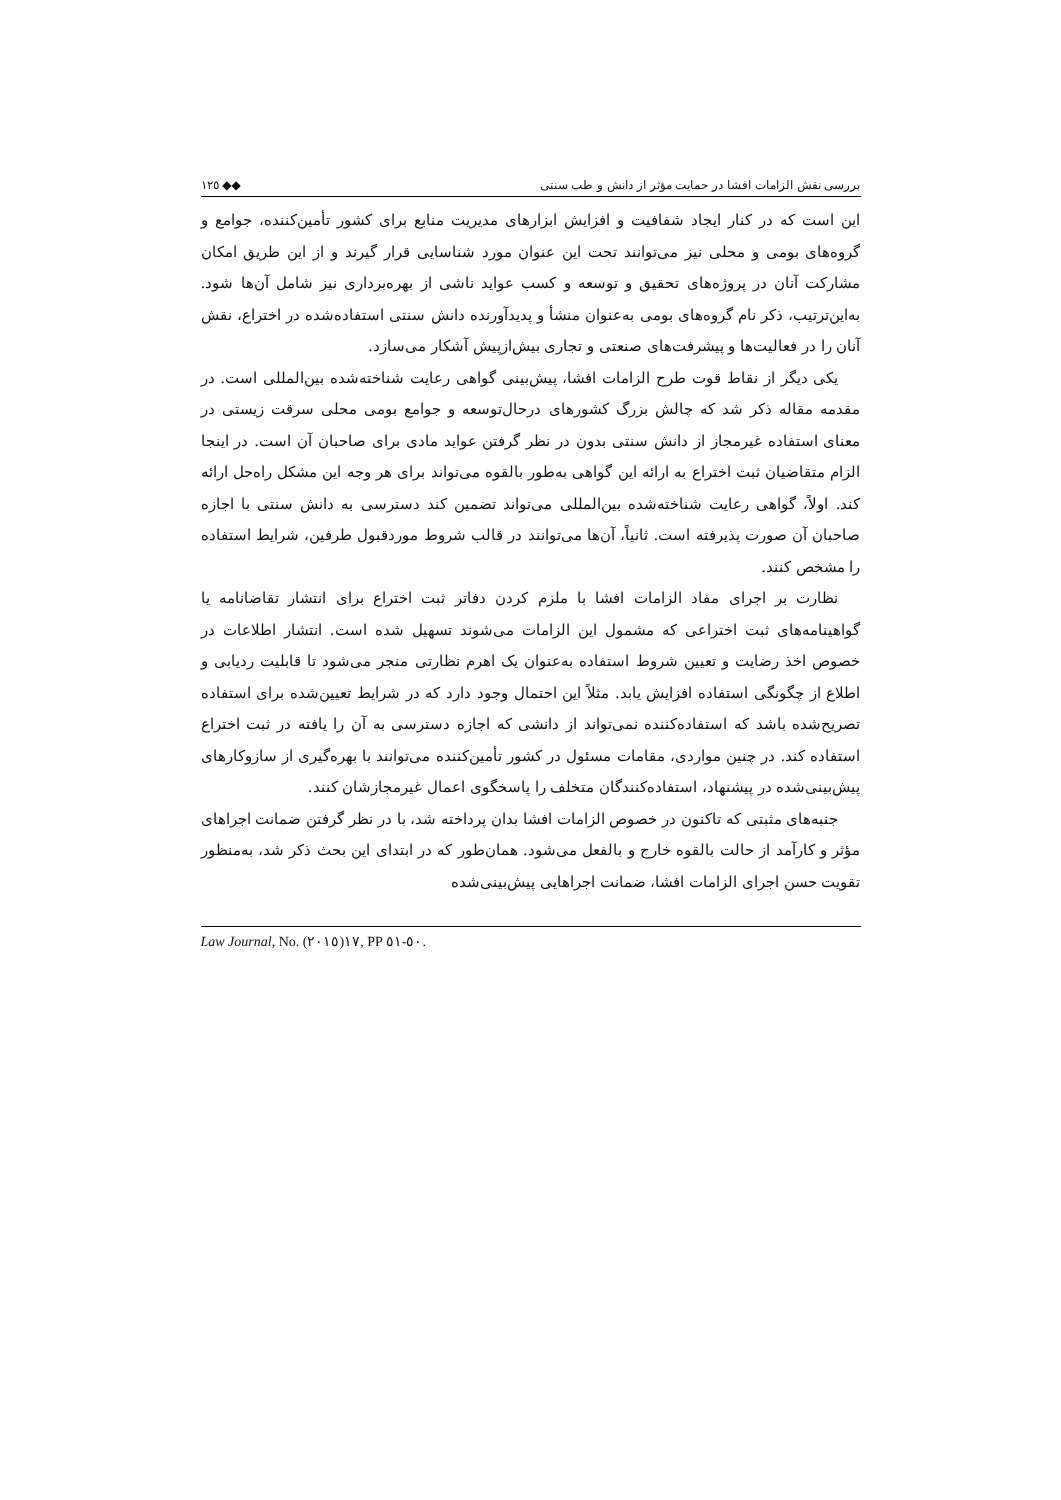١٢٥ ◆◆ بررسی نقش الزامات افشا در حمایت مؤثر از دانش و طب سنتی
این است که در کنار ایجاد شفافیت و افزایش ابزارهای مدیریت منابع برای کشور تأمین‌کننده، جوامع و گروه‌های بومی و محلی نیز می‌توانند تحت این عنوان مورد شناسایی قرار گیرند و از این طریق امکان مشارکت آنان در پروژه‌های تحقیق و توسعه و کسب عواید ناشی از بهره‌برداری نیز شامل آن‌ها شود. به‌این‌ترتیب، ذکر نام گروه‌های بومی به‌عنوان منشأ و پدیدآورنده دانش سنتی استفاده‌شده در اختراع، نقش آنان را در فعالیت‌ها و پیشرفت‌های صنعتی و تجاری بیش‌ازپیش آشکار می‌سازد.
یکی دیگر از نقاط قوت طرح الزامات افشا، پیش‌بینی گواهی رعایت شناخته‌شده بین‌المللی است. در مقدمه مقاله ذکر شد که چالش بزرگ کشورهای درحال‌توسعه و جوامع بومی محلی سرقت زیستی در معنای استفاده غیرمجاز از دانش سنتی بدون در نظر گرفتن عواید مادی برای صاحبان آن است. در اینجا الزام متقاضیان ثبت اختراع به ارائه این گواهی به‌طور بالقوه می‌تواند برای هر وجه این مشکل راه‌حل ارائه کند. اولاً، گواهی رعایت شناخته‌شده بین‌المللی می‌تواند تضمین کند دسترسی به دانش سنتی با اجازه صاحبان آن صورت پذیرفته است. ثانیاً، آن‌ها می‌توانند در قالب شروط موردقبول طرفین، شرایط استفاده را مشخص کنند.
نظارت بر اجرای مفاد الزامات افشا با ملزم کردن دفاتر ثبت اختراع برای انتشار تقاضانامه یا گواهینامه‌های ثبت اختراعی که مشمول این الزامات می‌شوند تسهیل شده است. انتشار اطلاعات در خصوص اخذ رضایت و تعیین شروط استفاده به‌عنوان یک اهرم نظارتی منجر می‌شود تا قابلیت ردیابی و اطلاع از چگونگی استفاده افزایش یابد. مثلاً این احتمال وجود دارد که در شرایط تعیین‌شده برای استفاده تصریح‌شده باشد که استفاده‌کننده نمی‌تواند از دانشی که اجازه دسترسی به آن را یافته در ثبت اختراع استفاده کند. در چنین مواردی، مقامات مسئول در کشور تأمین‌کننده می‌توانند با بهره‌گیری از سازوکارهای پیش‌بینی‌شده در پیشنهاد، استفاده‌کنندگان متخلف را پاسخگوی اعمال غیرمجازشان کنند.
جنبه‌های مثبتی که تاکنون در خصوص الزامات افشا بدان پرداخته شد، با در نظر گرفتن ضمانت اجراهای مؤثر و کارآمد از حالت بالقوه خارج و بالفعل می‌شود. همان‌طور که در ابتدای این بحث ذکر شد، به‌منظور تقویت حسن اجرای الزامات افشا، ضمانت اجراهایی پیش‌بینی‌شده
Law Journal, No. ١٧(٢٠١٥), PP ٥٠-٥١.